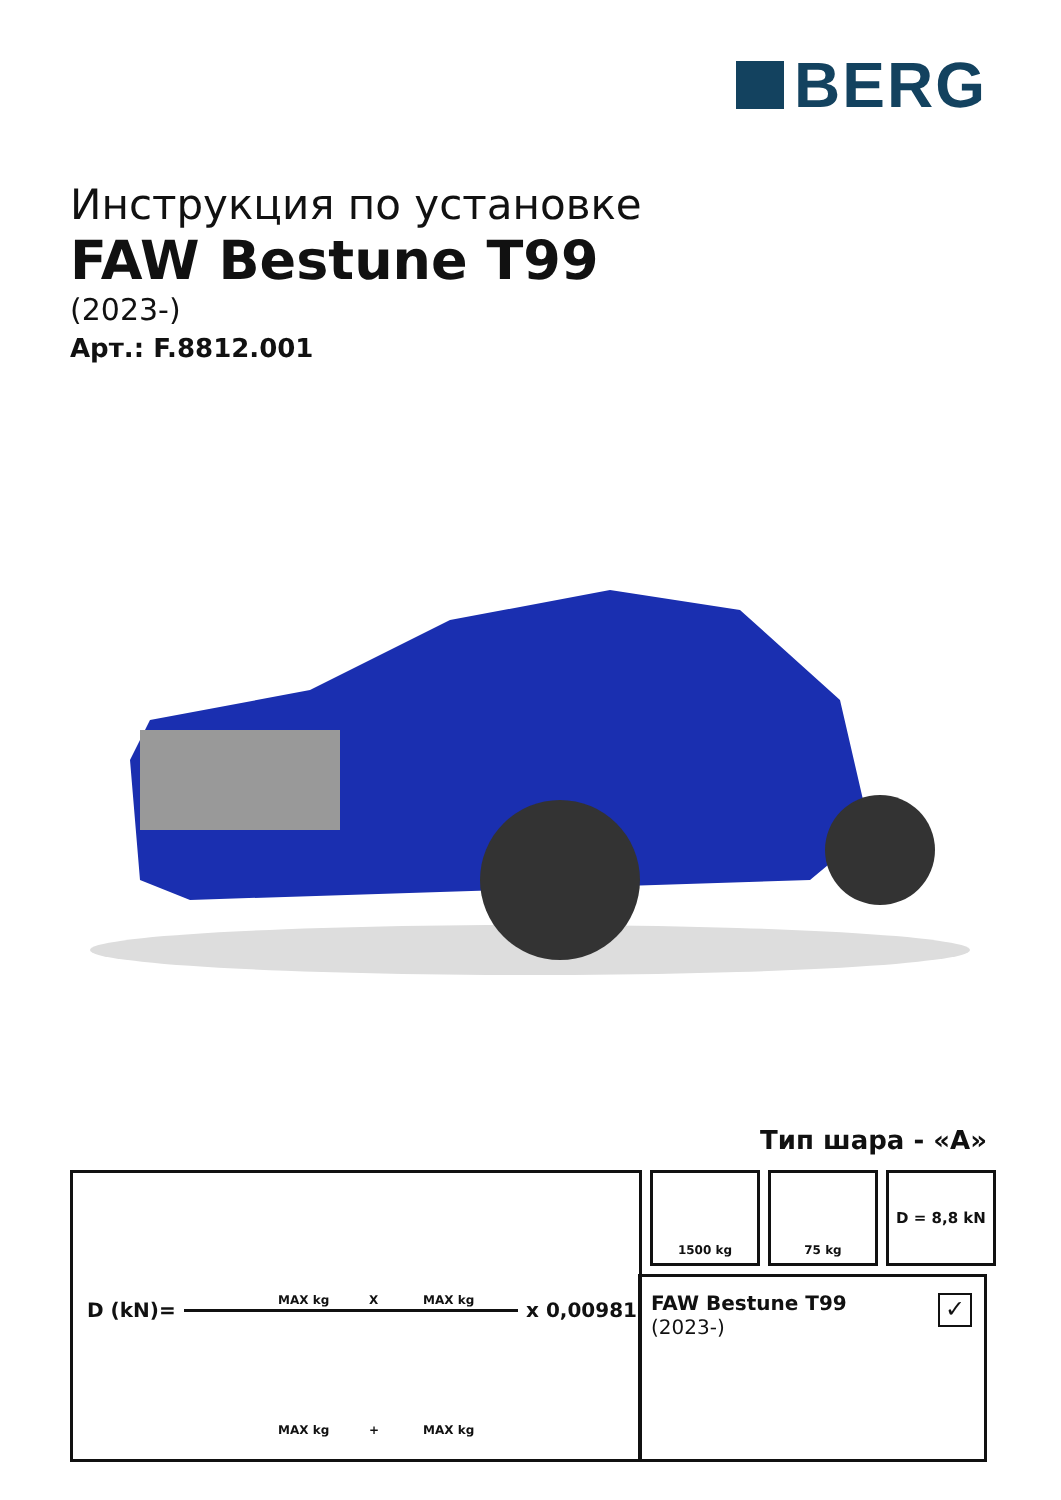BERG
Инструкция по установке
FAW Bestune T99
(2023-)
Арт.: F.8812.001
Тип шара - «A»
MAX kg X MAX kg
D (kN)= x 0,00981
MAX kg + MAX kg
1500 kg 75 kg D = 8,8 kN
FAW Bestune T99
(2023-)
✓